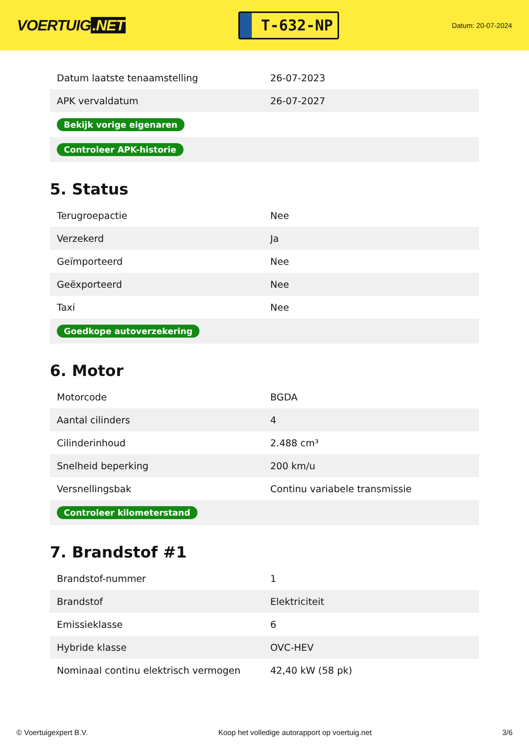VOERTUIG.NET
T-632-NP
Datum: 20-07-2024
| Datum laatste tenaamstelling | 26-07-2023 |
| APK vervaldatum | 26-07-2027 |
| Bekijk vorige eigenaren | |
| Controleer APK-historie | |
5. Status
| Terugroepactie | Nee |
| Verzekerd | Ja |
| Geïmporteerd | Nee |
| Geëxporteerd | Nee |
| Taxi | Nee |
| Goedkope autoverzekering | |
6. Motor
| Motorcode | BGDA |
| Aantal cilinders | 4 |
| Cilinderinhoud | 2.488 cm³ |
| Snelheid beperking | 200 km/u |
| Versnellingsbak | Continu variabele transmissie |
| Controleer kilometerstand | |
7. Brandstof #1
| Brandstof-nummer | 1 |
| Brandstof | Elektriciteit |
| Emissieklasse | 6 |
| Hybride klasse | OVC-HEV |
| Nominaal continu elektrisch vermogen | 42,40 kW (58 pk) |
© Voertuigexpert B.V. Koop het volledige autorapport op voertuig.net 3/6